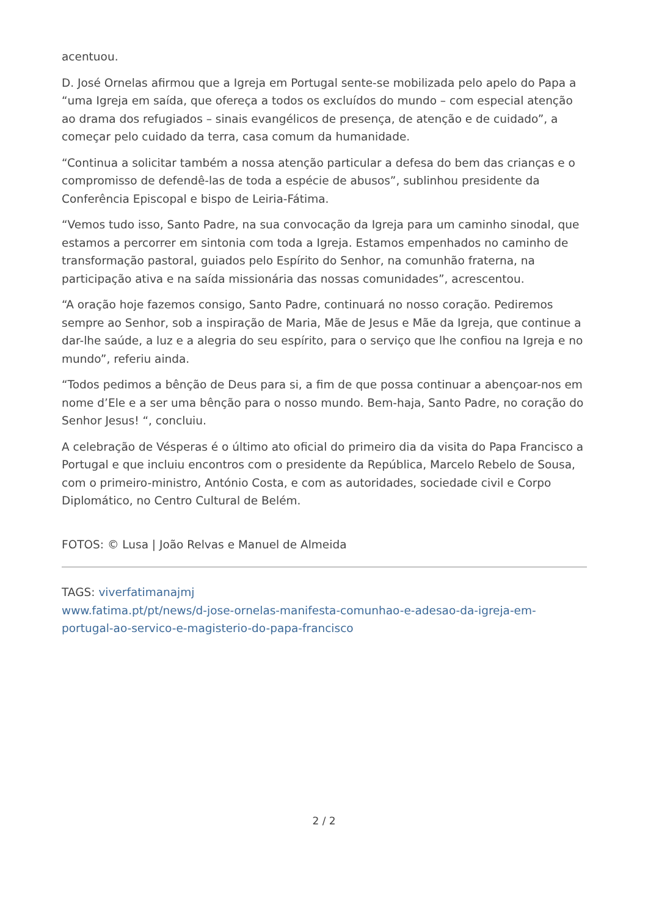acentuou.
D. José Ornelas afirmou que a Igreja em Portugal sente-se mobilizada pelo apelo do Papa a “uma Igreja em saída, que ofereça a todos os excluídos do mundo – com especial atenção ao drama dos refugiados – sinais evangélicos de presença, de atenção e de cuidado”, a começar pelo cuidado da terra, casa comum da humanidade.
“Continua a solicitar também a nossa atenção particular a defesa do bem das crianças e o compromisso de defendê-las de toda a espécie de abusos”, sublinhou presidente da Conferência Episcopal e bispo de Leiria-Fátima.
“Vemos tudo isso, Santo Padre, na sua convocação da Igreja para um caminho sinodal, que estamos a percorrer em sintonia com toda a Igreja. Estamos empenhados no caminho de transformação pastoral, guiados pelo Espírito do Senhor, na comunhão fraterna, na participação ativa e na saída missionária das nossas comunidades”, acrescentou.
“A oração hoje fazemos consigo, Santo Padre, continuará no nosso coração. Pediremos sempre ao Senhor, sob a inspiração de Maria, Mãe de Jesus e Mãe da Igreja, que continue a dar-lhe saúde, a luz e a alegria do seu espírito, para o serviço que lhe confiou na Igreja e no mundo”, referiu ainda.
“Todos pedimos a bênção de Deus para si, a fim de que possa continuar a abençoar-nos em nome d’Ele e a ser uma bênção para o nosso mundo. Bem-haja, Santo Padre, no coração do Senhor Jesus! “, concluiu.
A celebração de Vésperas é o último ato oficial do primeiro dia da visita do Papa Francisco a Portugal e que incluiu encontros com o presidente da República, Marcelo Rebelo de Sousa, com o primeiro-ministro, António Costa, e com as autoridades, sociedade civil e Corpo Diplomático, no Centro Cultural de Belém.
FOTOS: © Lusa | João Relvas e Manuel de Almeida
TAGS: viverfatimanajmj
www.fatima.pt/pt/news/d-jose-ornelas-manifesta-comunhao-e-adesao-da-igreja-em-portugal-ao-servico-e-magisterio-do-papa-francisco
2 / 2